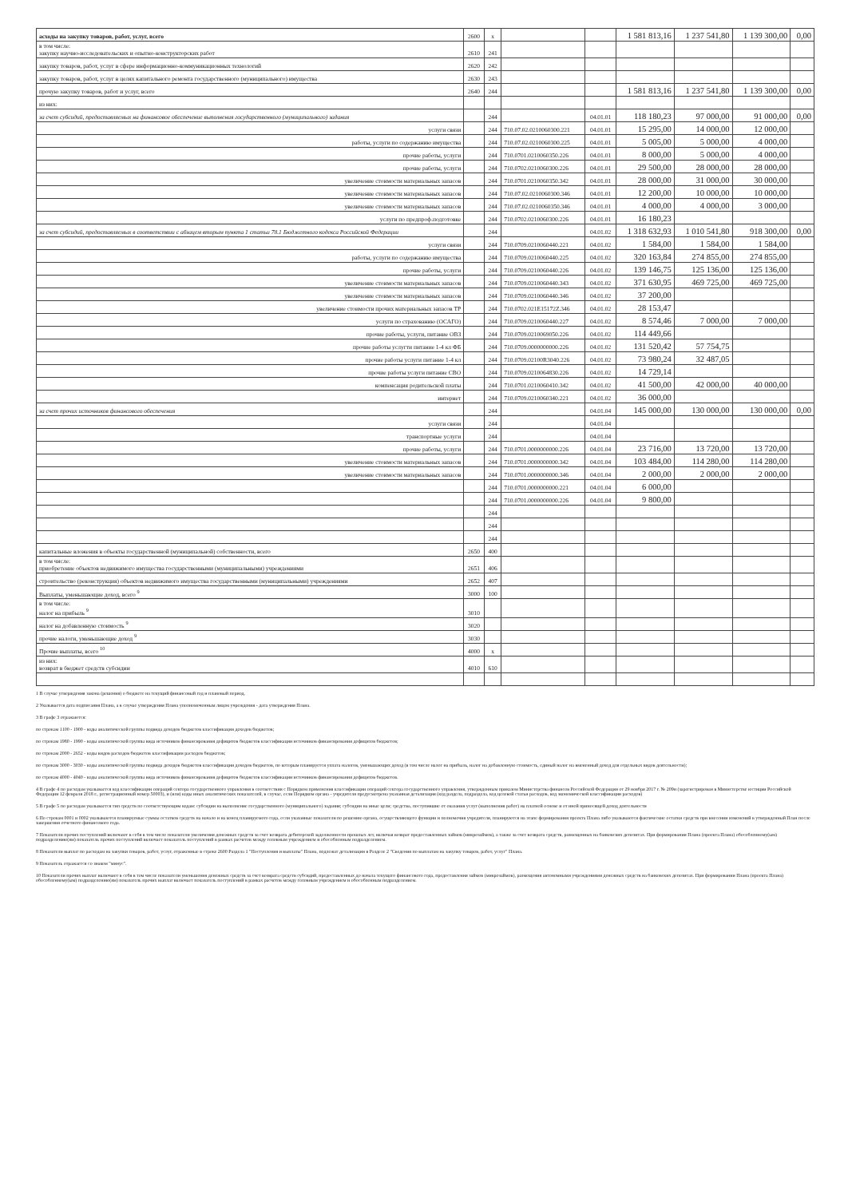| асходы на закупку товаров, работ, услуг, всего | 2600 | x | | | 1 581 813,16 | 1 237 541,80 | 1 139 300,00 | 0,00 |
| в том числе: закупку научно-исследовательских и опытно-конструкторских работ | 2610 | 241 | | | | | | |
| закупку товаров, работ, услуг в сфере информационно-коммуникационных технологий | 2620 | 242 | | | | | | |
| закупку товаров, работ, услуг в целях капитального ремонта государственного (муниципального) имущества | 2630 | 243 | | | | | | |
| прочую закупку товаров, работ и услуг, всего | 2640 | 244 | | | 1 581 813,16 | 1 237 541,80 | 1 139 300,00 | 0,00 |
| из них: | | | | | | | | |
| за счет субсидий, предоставляемых на финансовое обеспечение выполнения государственного (муниципального) задания | | 244 | | 04.01.01 | 118 180,23 | 97 000,00 | 91 000,00 | 0,00 |
| услуги связи | | 244 | 710.07.02.0210060300.221 | 04.01.01 | 15 295,00 | 14 000,00 | 12 000,00 | |
| работы, услуги по содержанию имущества | | 244 | 710.07.02.0210060300.225 | 04.01.01 | 5 005,00 | 5 000,00 | 4 000,00 | |
| прочие работы, услуги | | 244 | 710.0701.0210060350.226 | 04.01.01 | 8 000,00 | 5 000,00 | 4 000,00 | |
| прочие работы, услуги | | 244 | 710.0702.0210060300.226 | 04.01.01 | 29 500,00 | 28 000,00 | 28 000,00 | |
| увеличение стоимости материальных запасов | | 244 | 710.0701.0210060350.342 | 04.01.01 | 28 000,00 | 31 000,00 | 30 000,00 | |
| увеличение стоимости материальных запасов | | 244 | 710.07.02.0210060300.346 | 04.01.01 | 12 200,00 | 10 000,00 | 10 000,00 | |
| увеличение стоимости материальных запасов | | 244 | 710.07.02.0210060350.346 | 04.01.01 | 4 000,00 | 4 000,00 | 3 000,00 | |
| услуги по предпроф.подготовке | | 244 | 710.0702.0210060300.226 | 04.01.01 | 16 180,23 | | | |
| за счет субсидий, предоставляемых в соответствии с абзацем вторым пункта 1 статьи 78.1 Бюджетного кодекса Российской Федерации | | 244 | | 04.01.02 | 1 318 632,93 | 1 010 541,80 | 918 300,00 | 0,00 |
| услуги связи | | 244 | 710.0709.0210060440.221 | 04.01.02 | 1 584,00 | 1 584,00 | 1 584,00 | |
| работы, услуги по содержанию имущества | | 244 | 710.0709.0210060440.225 | 04.01.02 | 320 163,84 | 274 855,00 | 274 855,00 | |
| прочие работы, услуги | | 244 | 710.0709.0210060440.226 | 04.01.02 | 139 146,75 | 125 136,00 | 125 136,00 | |
| увеличение стоимости материальных запасов | | 244 | 710.0709.0210060440.343 | 04.01.02 | 371 630,95 | 469 725,00 | 469 725,00 | |
| увеличение стоимости материальных запасов | | 244 | 710.0709.0210060440.346 | 04.01.02 | 37 200,00 | | | |
| увеличение стоимости прочих материальных запасов ТР | | 244 | 710.0702.021E15172Z.346 | 04.01.02 | 28 153,47 | | | |
| услуги по страхованию (ОСАГО) | | 244 | 710.0709.0210060440.227 | 04.01.02 | 8 574,46 | 7 000,00 | 7 000,00 | |
| прочие работы, услуги, питание ОВЗ | | 244 | 710.0709.0210069050.226 | 04.01.02 | 114 449,66 | | | |
| прочие работы услугти питание 1-4 кл ФБ | | 244 | 710.0709.0000000000.226 | 04.01.02 | 131 520,42 | 57 754,75 | | |
| прочие работы услуги питание 1-4 кл | | 244 | 710.0709.02100R3040.226 | 04.01.02 | 73 980,24 | 32 487,05 | | |
| прочие работы услуги питание СВО | | 244 | 710.0709.0210064830.226 | 04.01.02 | 14 729,14 | | | |
| компенсация родительской платы | | 244 | 710.0701.0210060410.342 | 04.01.02 | 41 500,00 | 42 000,00 | 40 000,00 | |
| интернет | | 244 | 710.0709.0210060340.221 | 04.01.02 | 36 000,00 | | | |
| за счет прочих источников финансового обеспечения | | 244 | | 04.01.04 | 145 000,00 | 130 000,00 | 130 000,00 | 0,00 |
| услуги связи | | 244 | | 04.01.04 | | | | |
| транспортные услуги | | 244 | | 04.01.04 | | | | |
| прочие работы, услуги | | 244 | 710.0701.0000000000.226 | 04.01.04 | 23 716,00 | 13 720,00 | 13 720,00 | |
| увеличение стоимости материальных запасов | | 244 | 710.0701.0000000000.342 | 04.01.04 | 103 484,00 | 114 280,00 | 114 280,00 | |
| увеличение стоимости материальных запасов | | 244 | 710.0701.0000000000.346 | 04.01.04 | 2 000,00 | 2 000,00 | 2 000,00 | |
| | | 244 | 710.0701.0000000000.221 | 04.01.04 | 6 000,00 | | | |
| | | 244 | 710.0701.0000000000.226 | 04.01.04 | 9 800,00 | | | |
| | | 244 | | | | | | |
| | | 244 | | | | | | |
| | | 244 | | | | | | |
| капитальные вложения в объекты государственной (муниципальной) собственности, всего | 2650 | 400 | | | | | | |
| в том числе: приобретение объектов недвижимого имущества государственными (муниципальными) учреждениями | 2651 | 406 | | | | | | |
| строительство (реконструкция) объектов недвижимого имущества государственными (муниципальными) учреждениями | 2652 | 407 | | | | | | |
| Выплаты, уменьшающие доход, всего <sup>9</sup> | 3000 | 100 | | | | | | |
| в том числе: налог на прибыль <sup>9</sup> | 3010 | | | | | | | |
| налог на добавленную стоимость <sup>9</sup> | 3020 | | | | | | | |
| прочие налоги, уменьшающие доход <sup>9</sup> | 3030 | | | | | | | |
| Прочие выплаты, всего <sup>10</sup> | 4000 | x | | | | | | |
| из них: возврат в бюджет средств субсидии | 4010 | 610 | | | | | | |
1 В случае утверждения закона (решения) о бюджете на текущий финансовый год и плановый период.
2 Указывается дата подписания Плана, а в случае утверждения Плана уполномоченным лицом учреждения - дата утверждения Плана.
3 В графе 3 отражаются:
по строкам 1100 - 1900 - коды аналитической группы подвида доходов бюджетов классификации доходов бюджетов;
по строкам 1980 - 1990 - коды аналитической группы вида источников финансирования дефицитов бюджетов классификации источников финансирования дефицитов бюджетов;
по строкам 2000 - 2652 - коды видов расходов бюджетов классификации расходов бюджетов;
по строкам 3000 - 3030 - коды аналитической группы подвида доходов бюджетов классификации доходов бюджетов, по которым планируется уплата налогов, уменьшающих доход (в том числе налог на прибыль, налог на добавленную стоимость, единый налог на вмененный доход для отдельных видов деятельности);
по строкам 4000 - 4040 - коды аналитической группы вида источников финансирования дефицитов бюджетов классификации источников финансирования дефицитов бюджетов.
4 В графе 4 по расходам указывается код классификации операций сектора государственного управления в соответствии с Порядком применения классификации операций сектора государственного управления, утвержденным приказом Министерства финансов Российской Федерации от 29 ноября 2017 г. № 209н (зарегистрирован в Министерстве юстиции Российской Федерации 12 февраля 2018 г., регистрационный номер 50003), и (или) коды иных аналитических показателей, в случае, если Порядком органа - учредителя предусмотрена указанная детализация (код раздела, подраздела, код целевой статьи расходов, код экономической классификации расходов)
5 В графе 5 по расходам указывается тип средств по соответствующим кодам: субсидии на выполнение государственного (муниципального) задания; субсидии на иные цели; средства, поступившие от оказания услуг (выполнения работ) на платной основе и от иной приносящей доход деятельности
6 По строкам 0001 и 0002 указываются планируемые суммы остатков средств на начало и на конец планируемого года, если указанные показатели по решению органа, осуществляющего функции и полномочия учредителя, планируются на этапе формирования проекта Плана либо указываются фактические остатки средств при внесении изменений в утвержденный План после завершения отчетного финансового года.
7 Показатели прочих поступлений включают в себя в том числе показатели увеличения денежных средств за счет возврата дебиторской задолженности прошлых лет, включая возврат предоставленных займов (микрозаймов), а также за счет возврата средств, размещенных на банковских депозитах. При формировании Плана (проекта Плана) обособленному(ым) подразделению(ям) показатель прочих поступлений включает показатель поступлений в рамках расчетов между головным учреждением и обособленным подразделением.
8 Показатели выплат по расходам на закупки товаров, работ, услуг, отраженные в строке 2600 Раздела 1 "Поступления и выплаты" Плана, подлежат детализации в Разделе 2 "Сведения по выплатам на закупку товаров, работ, услуг" Плана.
9 Показатель отражается со знаком "минус".
10 Показатели прочих выплат включают в себя в том числе показатели уменьшения денежных средств за счет возврата средств субсидий, предоставленных до начала текущего финансового года, предоставления займов (микрозаймов), размещения автономными учреждениями денежных средств на банковских депозитах. При формировании Плана (проекта Плана) обособленному(ым) подразделению(ям) показатель прочих выплат включает показатель поступлений в рамках расчетов между головным учреждением и обособленным подразделением.